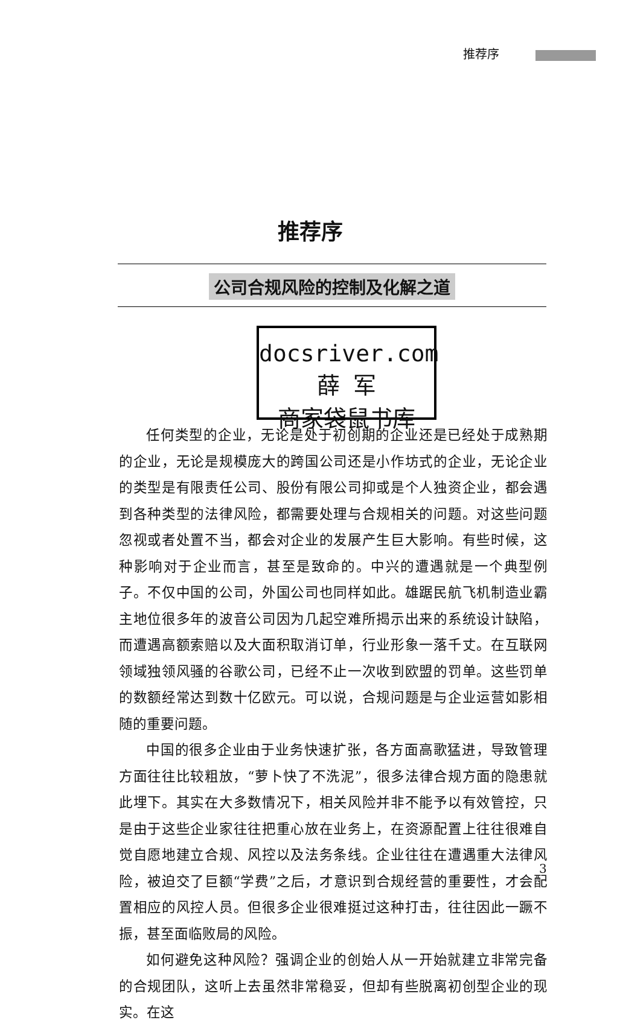推荐序
推荐序
公司合规风险的控制及化解之道
docsriver.com 薛 军
商家袋鼠书库
任何类型的企业，无论是处于初创期的企业还是已经处于成熟期的企业，无论是规模庞大的跨国公司还是小作坊式的企业，无论企业的类型是有限责任公司、股份有限公司抑或是个人独资企业，都会遇到各种类型的法律风险，都需要处理与合规相关的问题。对这些问题忽视或者处置不当，都会对企业的发展产生巨大影响。有些时候，这种影响对于企业而言，甚至是致命的。中兴的遭遇就是一个典型例子。不仅中国的公司，外国公司也同样如此。雄踞民航飞机制造业霸主地位很多年的波音公司因为几起空难所揭示出来的系统设计缺陷，而遭遇高额索赔以及大面积取消订单，行业形象一落千丈。在互联网领域独领风骚的谷歌公司，已经不止一次收到欧盟的罚单。这些罚单的数额经常达到数十亿欧元。可以说，合规问题是与企业运营如影相随的重要问题。
中国的很多企业由于业务快速扩张，各方面高歌猛进，导致管理方面往往比较粗放，“萝卜快了不洗泥”，很多法律合规方面的隐患就此埋下。其实在大多数情况下，相关风险并非不能予以有效管控，只是由于这些企业家往往把重心放在业务上，在资源配置上往往很难自觉自愿地建立合规、风控以及法务条线。企业往往在遭遇重大法律风险，被迫交了巨额“学费”之后，才意识到合规经营的重要性，才会配置相应的风控人员。但很多企业很难挺过这种打击，往往因此一蹶不振，甚至面临败局的风险。
如何避免这种风险？强调企业的创始人从一开始就建立非常完备的合规团队，这听上去虽然非常稳妥，但却有些脱离初创型企业的现实。在这
3